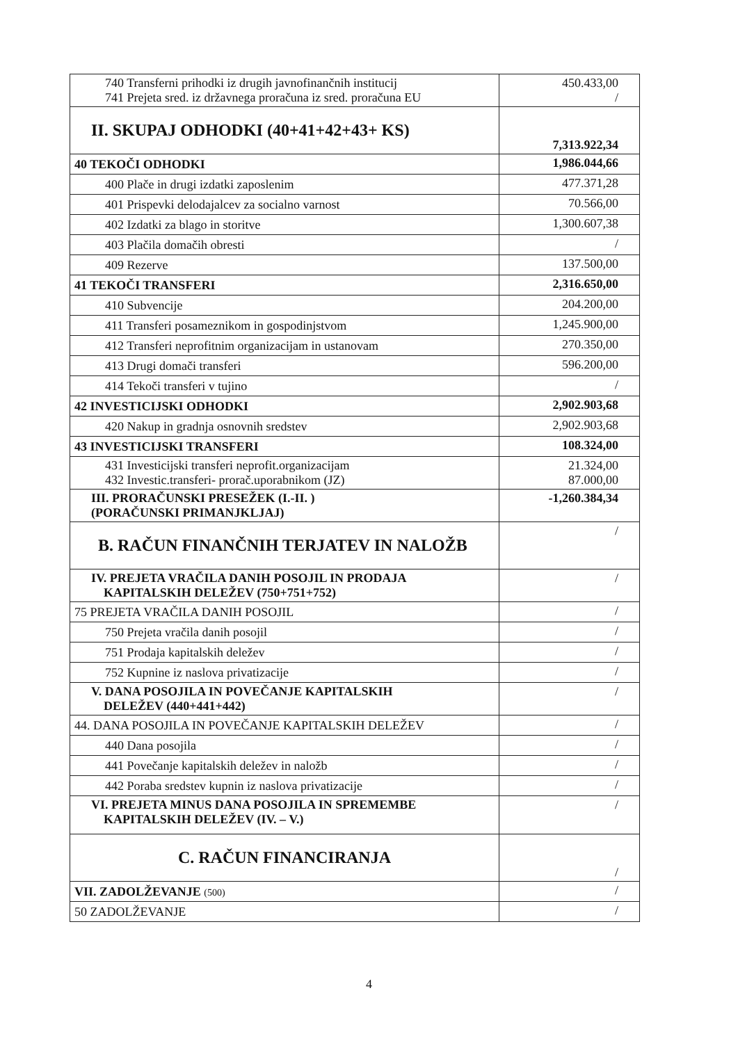| 740 Transferni prihodki iz drugih javnofinančnih institucij 741 Prejeta sred. iz državnega proračuna iz sred. proračuna EU | 450.433,00 / |
| II. SKUPAJ ODHODKI (40+41+42+43+ KS) | 7,313.922,34 |
| 40 TEKOČI ODHODKI | 1,986.044,66 |
| 400 Plače in drugi izdatki zaposlenim | 477.371,28 |
| 401 Prispevki delodajalcev za socialno varnost | 70.566,00 |
| 402 Izdatki za blago in storitve | 1,300.607,38 |
| 403 Plačila domačih obresti | / |
| 409 Rezerve | 137.500,00 |
| 41 TEKOČI TRANSFERI | 2,316.650,00 |
| 410 Subvencije | 204.200,00 |
| 411 Transferi posameznikom in gospodinjstvom | 1,245.900,00 |
| 412 Transferi neprofitnim organizacijam in ustanovam | 270.350,00 |
| 413 Drugi domači transferi | 596.200,00 |
| 414 Tekoči transferi v tujino | / |
| 42 INVESTICIJSKI ODHODKI | 2,902.903,68 |
| 420 Nakup in gradnja osnovnih sredstev | 2,902.903,68 |
| 43 INVESTICIJSKI TRANSFERI | 108.324,00 |
| 431 Investicijski transferi neprofit.organizacijam 432 Investic.transferi- prorač.uporabnikom (JZ) | 21.324,00 87.000,00 |
| III. PRORAČUNSKI PRESEŽEK (I.-II. ) (PORAČUNSKI PRIMANJKLJAJ) | -1,260.384,34 |
| B. RAČUN FINANČNIH TERJATEV IN NALOŽB | / |
| IV. PREJETA VRAČILA DANIH POSOJIL IN PRODAJA KAPITALSKIH DELEŽEV (750+751+752) | / |
| 75 PREJETA VRAČILA DANIH POSOJIL | / |
| 750 Prejeta vračila danih posojil | / |
| 751 Prodaja kapitalskih deležev | / |
| 752 Kupnine iz naslova privatizacije | / |
| V. DANA POSOJILA IN POVEČANJE KAPITALSKIH DELEŽEV (440+441+442) | / |
| 44. DANA POSOJILA IN POVEČANJE KAPITALSKIH DELEŽEV | / |
| 440 Dana posojila | / |
| 441 Povečanje kapitalskih deležev in naložb | / |
| 442 Poraba sredstev kupnin iz naslova privatizacije | / |
| VI. PREJETA MINUS DANA POSOJILA IN SPREMEMBE KAPITALSKIH DELEŽEV (IV. – V.) | / |
| C. RAČUN FINANCIRANJA | / |
| VII. ZADOLŽEVANJE (500) | / |
| 50 ZADOLŽEVANJE | / |
4